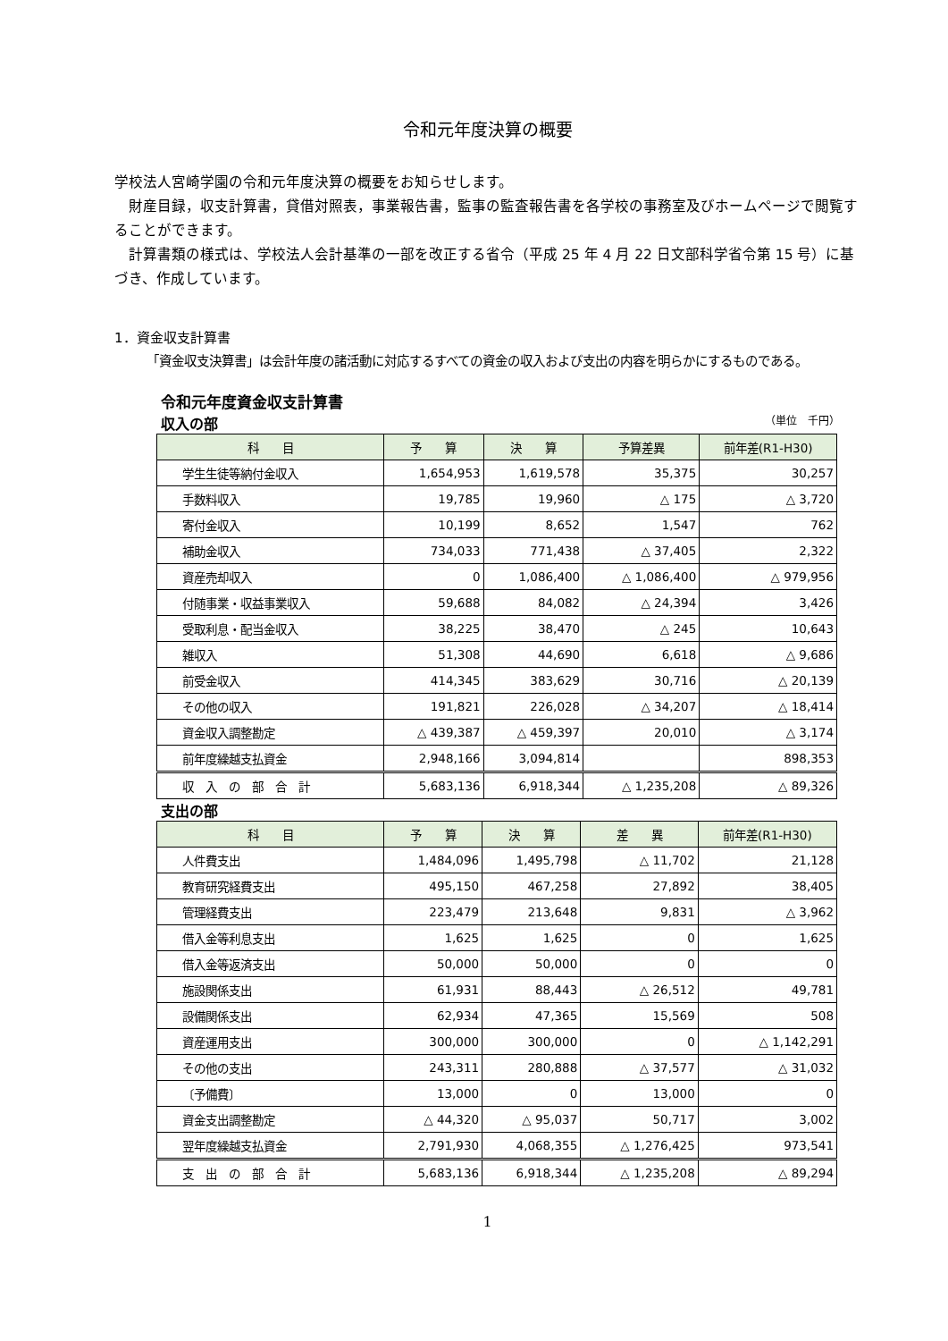令和元年度決算の概要
学校法人宮崎学園の令和元年度決算の概要をお知らせします。
　財産目録，収支計算書，貸借対照表，事業報告書，監事の監査報告書を各学校の事務室及びホームページで閲覧することができます。
　計算書類の様式は、学校法人会計基準の一部を改正する省令（平成 25 年 4 月 22 日文部科学省令第 15 号）に基づき、作成しています。
1．資金収支計算書
「資金収支決算書」は会計年度の諸活動に対応するすべての資金の収入および支出の内容を明らかにするものである。
令和元年度資金収支計算書
収入の部 （単位　千円）
| 科 目 | 予 算 | 決 算 | 予算差異 | 前年差(R1-H30) |
| --- | --- | --- | --- | --- |
| 学生生徒等納付金収入 | 1,654,953 | 1,619,578 | 35,375 | 30,257 |
| 手数料収入 | 19,785 | 19,960 | △ 175 | △ 3,720 |
| 寄付金収入 | 10,199 | 8,652 | 1,547 | 762 |
| 補助金収入 | 734,033 | 771,438 | △ 37,405 | 2,322 |
| 資産売却収入 | 0 | 1,086,400 | △ 1,086,400 | △ 979,956 |
| 付随事業・収益事業収入 | 59,688 | 84,082 | △ 24,394 | 3,426 |
| 受取利息・配当金収入 | 38,225 | 38,470 | △ 245 | 10,643 |
| 雑収入 | 51,308 | 44,690 | 6,618 | △ 9,686 |
| 前受金収入 | 414,345 | 383,629 | 30,716 | △ 20,139 |
| その他の収入 | 191,821 | 226,028 | △ 34,207 | △ 18,414 |
| 資金収入調整勘定 | △ 439,387 | △ 459,397 | 20,010 | △ 3,174 |
| 前年度繰越支払資金 | 2,948,166 | 3,094,814 | | 898,353 |
| 収 入 の 部 合 計 | 5,683,136 | 6,918,344 | △ 1,235,208 | △ 89,326 |
支出の部
| 科 目 | 予 算 | 決 算 | 差 異 | 前年差(R1-H30) |
| --- | --- | --- | --- | --- |
| 人件費支出 | 1,484,096 | 1,495,798 | △ 11,702 | 21,128 |
| 教育研究経費支出 | 495,150 | 467,258 | 27,892 | 38,405 |
| 管理経費支出 | 223,479 | 213,648 | 9,831 | △ 3,962 |
| 借入金等利息支出 | 1,625 | 1,625 | 0 | 1,625 |
| 借入金等返済支出 | 50,000 | 50,000 | 0 | 0 |
| 施設関係支出 | 61,931 | 88,443 | △ 26,512 | 49,781 |
| 設備関係支出 | 62,934 | 47,365 | 15,569 | 508 |
| 資産運用支出 | 300,000 | 300,000 | 0 | △ 1,142,291 |
| その他の支出 | 243,311 | 280,888 | △ 37,577 | △ 31,032 |
| 〔予備費〕 | 13,000 | 0 | 13,000 | 0 |
| 資金支出調整勘定 | △ 44,320 | △ 95,037 | 50,717 | 3,002 |
| 翌年度繰越支払資金 | 2,791,930 | 4,068,355 | △ 1,276,425 | 973,541 |
| 支 出 の 部 合 計 | 5,683,136 | 6,918,344 | △ 1,235,208 | △ 89,294 |
1